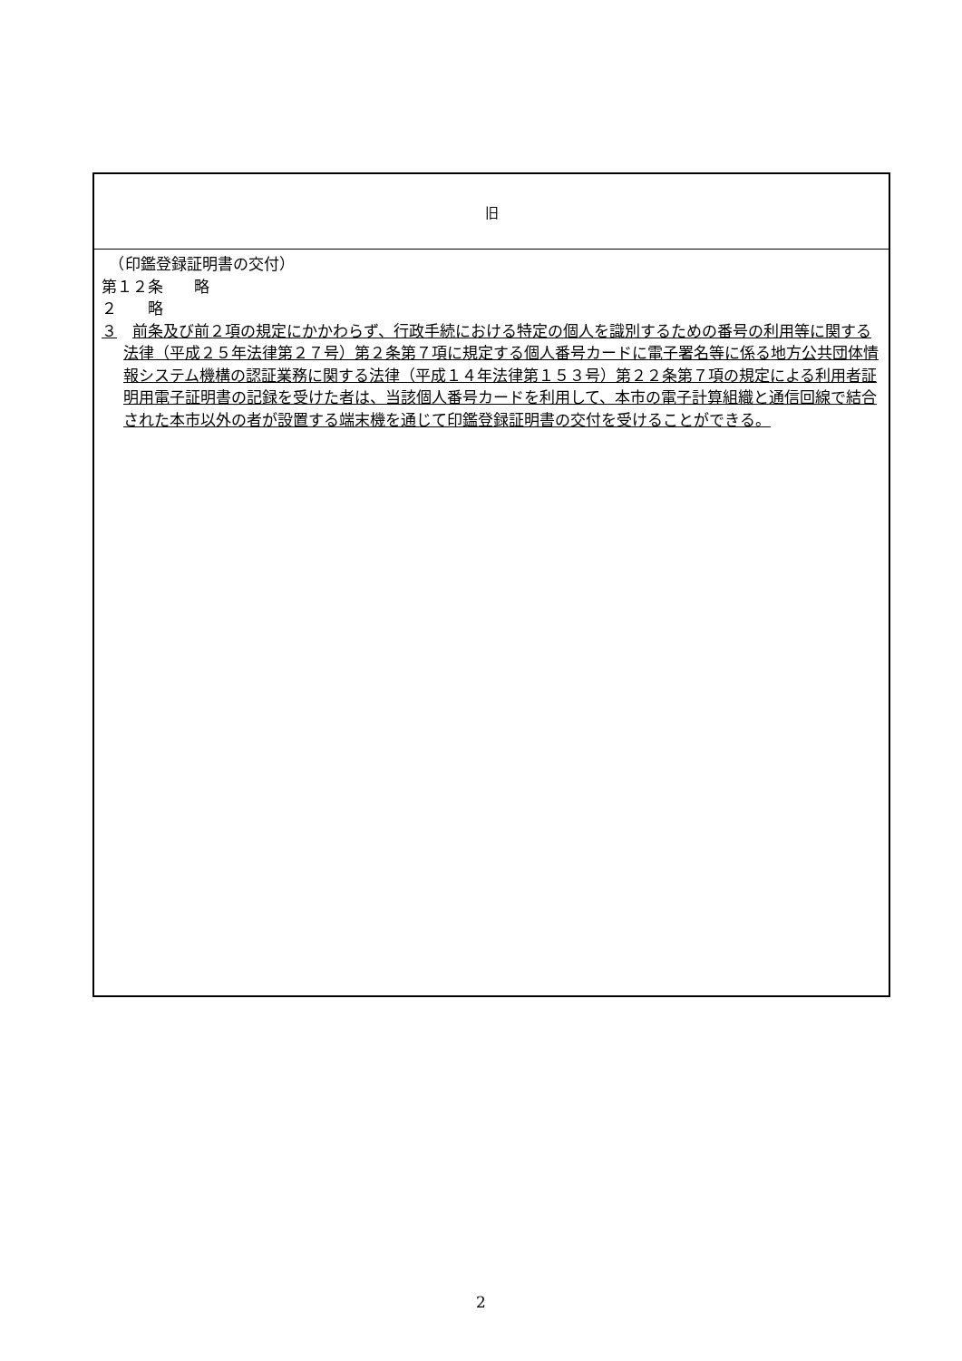| 旧 |
| --- |
| （印鑑登録証明書の交付） 第１２条 略 ２ 略 ３ 前条及び前２項の規定にかかわらず、行政手続における特定の個人を識別するための番号の利用等に関する法律（平成２５年法律第２７号）第２条第７項に規定する個人番号カードに電子署名等に係る地方公共団体情報システム機構の認証業務に関する法律（平成１４年法律第１５３号）第２２条第７項の規定による利用者証明用電子証明書の記録を受けた者は、当該個人番号カードを利用して、本市の電子計算組織と通信回線で結合された本市以外の者が設置する端末機を通じて印鑑登録証明書の交付を受けることができる。 |
2